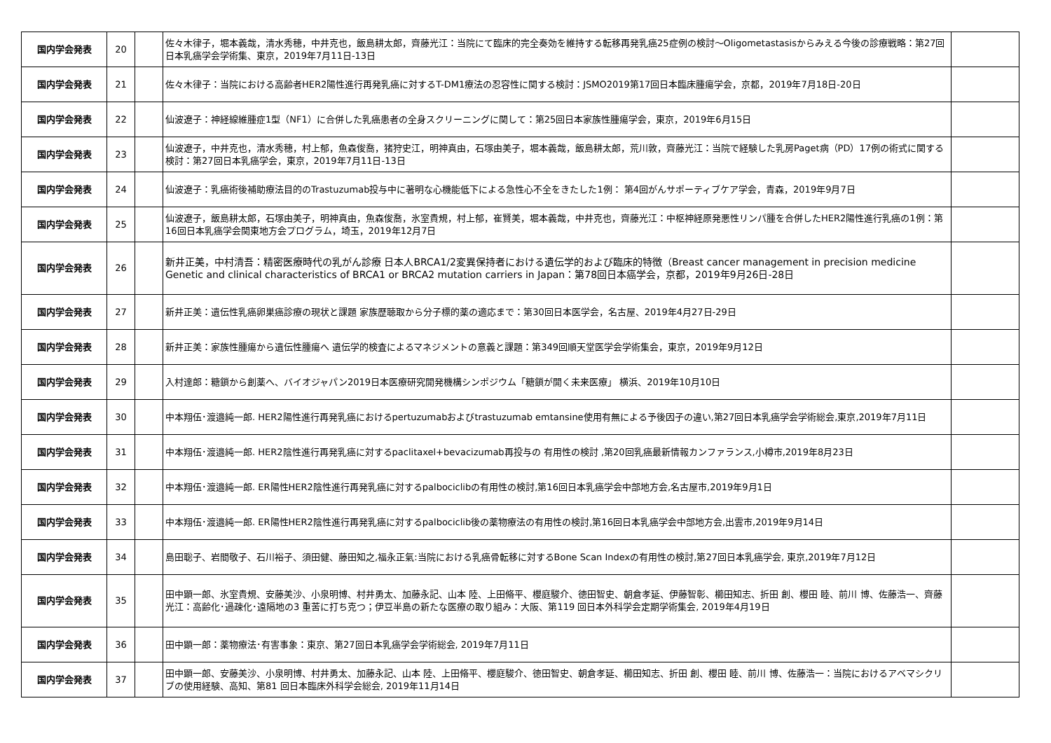| 国内学会発表 | 20 | | 佐々木律子，堀本義哉，清水秀穂，中井克也，飯島耕太郎，齊藤光江：当院にて臨床的完全奏効を維持する転移再発乳癌25症例の検討～Oligometastasisからみえる今後の診療戦略：第27回日本乳癌学会学術集、東京，2019年7月11日-13日 | |
| 国内学会発表 | 21 | | 佐々木律子：当院における高齢者HER2陽性進行再発乳癌に対するT-DM1療法の忍容性に関する検討：JSMO2019第17回日本臨床腫瘍学会，京都，2019年7月18日-20日 | |
| 国内学会発表 | 22 | | 仙波遼子：神経線維腫症1型（NF1）に合併した乳癌患者の全身スクリーニングに関して：第25回日本家族性腫瘍学会，東京，2019年6月15日 | |
| 国内学会発表 | 23 | | 仙波遼子，中井克也，清水秀穂，村上郁，魚森俊喬，猪狩史江，明神真由，石塚由美子，堀本義哉，飯島耕太郎，荒川敦，齊藤光江：当院で経験した乳房Paget病（PD）17例の術式に関する検討：第27回日本乳癌学会，東京，2019年7月11日-13日 | |
| 国内学会発表 | 24 | | 仙波遼子：乳癌術後補助療法目的のTrastuzumab投与中に著明な心機能低下による急性心不全をきたした1例： 第4回がんサポーティブケア学会，青森，2019年9月7日 | |
| 国内学会発表 | 25 | | 仙波遼子，飯島耕太郎，石塚由美子，明神真由，魚森俊喬，氷室貴規，村上郁，崔賢美，堀本義哉，中井克也，齊藤光江：中枢神経原発悪性リンパ腫を合併したHER2陽性進行乳癌の1例：第16回日本乳癌学会関東地方会プログラム，埼玉，2019年12月7日 | |
| 国内学会発表 | 26 | | 新井正美，中村清吾：精密医療時代の乳がん診療 日本人BRCA1/2変異保持者における遺伝学的および臨床的特徴（Breast cancer management in precision medicine Genetic and clinical characteristics of BRCA1 or BRCA2 mutation carriers in Japan：第78回日本癌学会，京都，2019年9月26日-28日 | |
| 国内学会発表 | 27 | | 新井正美：遺伝性乳癌卵巣癌診療の現状と課題 家族歴聴取から分子標的薬の適応まで：第30回日本医学会，名古屋、2019年4月27日-29日 | |
| 国内学会発表 | 28 | | 新井正美：家族性腫瘍から遺伝性腫瘍へ 遺伝学的検査によるマネジメントの意義と課題：第349回順天堂医学会学術集会，東京，2019年9月12日 | |
| 国内学会発表 | 29 | | 入村達郎：糖鎖から創薬へ、バイオジャパン2019日本医療研究開発機構シンポジウム「糖鎖が開く未来医療」 横浜、2019年10月10日 | |
| 国内学会発表 | 30 | | 中本翔伍･渡邉純一郎. HER2陽性進行再発乳癌におけるpertuzumabおよびtrastuzumab emtansine使用有無による予後因子の違い,第27回日本乳癌学会学術総会,東京,2019年7月11日 | |
| 国内学会発表 | 31 | | 中本翔伍･渡邉純一郎. HER2陰性進行再発乳癌に対するpaclitaxel+bevacizumab再投与の 有用性の検討 ,第20回乳癌最新情報カンファランス,小樽市,2019年8月23日 | |
| 国内学会発表 | 32 | | 中本翔伍･渡邉純一郎. ER陽性HER2陰性進行再発乳癌に対するpalbociclibの有用性の検討,第16回日本乳癌学会中部地方会,名古屋市,2019年9月1日 | |
| 国内学会発表 | 33 | | 中本翔伍･渡邉純一郎. ER陽性HER2陰性進行再発乳癌に対するpalbociclib後の薬物療法の有用性の検討,第16回日本乳癌学会中部地方会,出雲市,2019年9月14日 | |
| 国内学会発表 | 34 | | 島田聡子、岩間敬子、石川裕子、須田健、藤田知之,福永正氣:当院における乳癌骨転移に対するBone Scan Indexの有用性の検討,第27回日本乳癌学会, 東京,2019年7月12日 | |
| 国内学会発表 | 35 | | 田中顕一郎、氷室貴規、安藤美沙、小泉明博、村井勇太、加藤永記、山本 陸、上田脩平、櫻庭駿介、徳田智史、朝倉孝延、伊藤智彰、櫛田知志、折田 創、櫻田 睦、前川 博、佐藤浩一、齊藤光江：高齢化･過疎化･遠隔地の3 重苦に打ち克つ；伊豆半島の新たな医療の取り組み：大阪、第119 回日本外科学会定期学術集会, 2019年4月19日 | |
| 国内学会発表 | 36 | | 田中顕一郎：薬物療法･有害事象：東京、第27回日本乳癌学会学術総会, 2019年7月11日 | |
| 国内学会発表 | 37 | | 田中顕一郎、安藤美沙、小泉明博、村井勇太、加藤永記、山本 陸、上田脩平、櫻庭駿介、徳田智史、朝倉孝延、櫛田知志、折田 創、櫻田 睦、前川 博、佐藤浩一：当院におけるアベマシクリブの使用経験、高知、第81 回日本臨床外科学会総会, 2019年11月14日 | |